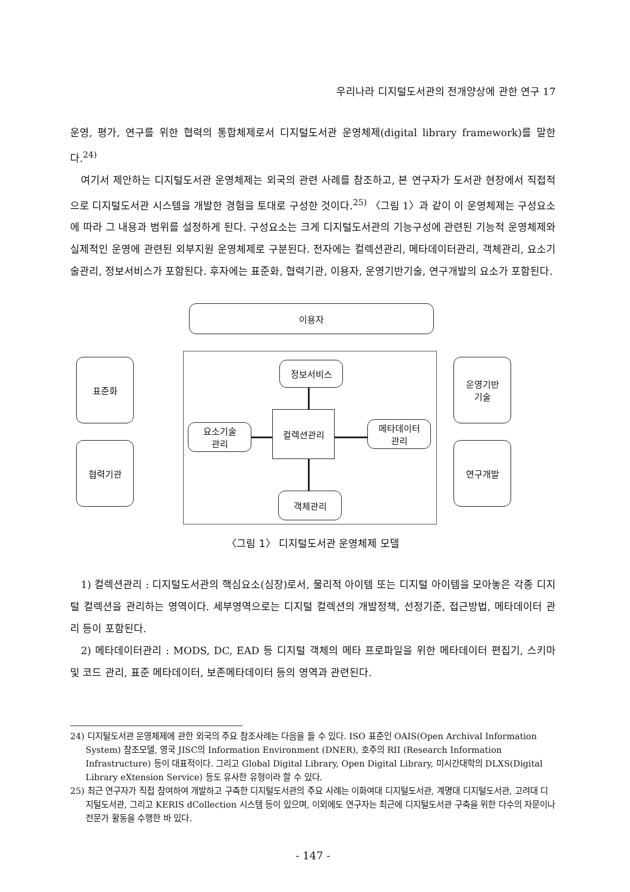우리나라 디지털도서관의 전개양상에 관한 연구 17
운영, 평가, 연구를 위한 협력의 통합체제로서 디지털도서관 운영체제(digital library framework)를 말한다.<sup>24)</sup>
여기서 제안하는 디지털도서관 운영체제는 외국의 관련 사례를 참조하고, 본 연구자가 도서관 현장에서 직접적으로 디지털도서관 시스템을 개발한 경험을 토대로 구성한 것이다.<sup>25)</sup> 〈그림 1〉과 같이 이 운영체제는 구성요소에 따라 그 내용과 범위를 설정하게 된다. 구성요소는 크게 디지털도서관의 기능구성에 관련된 기능적 운영체제와 실제적인 운영에 관련된 외부지원 운영체제로 구분된다. 전자에는 컬렉션관리, 메타데이터관리, 객체관리, 요소기술관리, 정보서비스가 포함된다. 후자에는 표준화, 협력기관, 이용자, 운영기반기술, 연구개발의 요소가 포함된다.
이용자
표준화
협력기관
운영기반
기술
연구개발
정보서비스
요소기술
관리
컬렉션관리
메타데이터
관리
객체관리
〈그림 1〉 디지털도서관 운영체제 모델
1) 컬렉션관리 : 디지털도서관의 핵심요소(심장)로서, 물리적 아이템 또는 디지털 아이템을 모아놓은 각종 디지털 컬렉션을 관리하는 영역이다. 세부영역으로는 디지털 컬렉션의 개발정책, 선정기준, 접근방법, 메타데이터 관리 등이 포함된다.
2) 메타데이터관리 : MODS, DC, EAD 등 디지털 객체의 메타 프로파일을 위한 메타데이터 편집기, 스키마 및 코드 관리, 표준 메타데이터, 보존메타데이터 등의 영역과 관련된다.
24) 디지털도서관 운영체제에 관한 외국의 주요 참조사례는 다음을 들 수 있다. ISO 표준인 OAIS(Open Archival Information System) 참조모델, 영국 JISC의 Information Environment (DNER), 호주의 RII (Research Information Infrastructure) 등이 대표적이다. 그리고 Global Digital Library, Open Digital Library, 미시간대학의 DLXS(Digital Library eXtension Service) 등도 유사한 유형이라 할 수 있다.
25) 최근 연구자가 직접 참여하여 개발하고 구축한 디지털도서관의 주요 사례는 이화여대 디지털도서관, 계명대 디지털도서관, 고려대 디지털도서관, 그리고 KERIS dCollection 시스템 등이 있으며, 이외에도 연구자는 최근에 디지털도서관 구축을 위한 다수의 자문이나 전문가 활동을 수행한 바 있다.
- 147 -